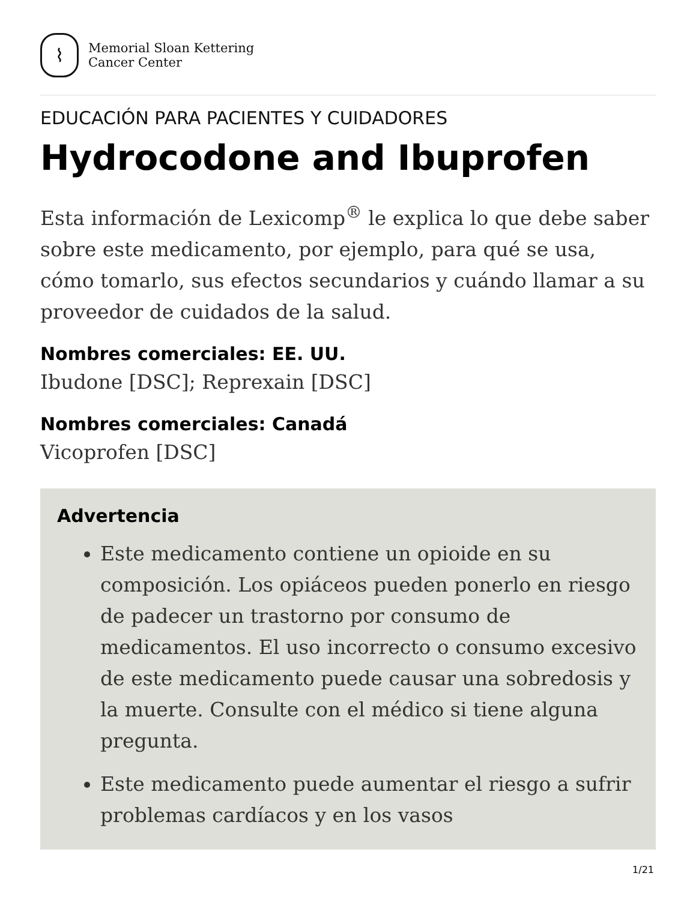⌇
Memorial Sloan Kettering
Cancer Center
EDUCACIÓN PARA PACIENTES Y CUIDADORES
Hydrocodone and Ibuprofen
Esta información de Lexicomp<sup>®</sup> le explica lo que debe saber sobre este medicamento, por ejemplo, para qué se usa, cómo tomarlo, sus efectos secundarios y cuándo llamar a su proveedor de cuidados de la salud.
Nombres comerciales: EE. UU.
Ibudone [DSC]; Reprexain [DSC]
Nombres comerciales: Canadá
Vicoprofen [DSC]
Advertencia
Este medicamento contiene un opioide en su composición. Los opiáceos pueden ponerlo en riesgo de padecer un trastorno por consumo de medicamentos. El uso incorrecto o consumo excesivo de este medicamento puede causar una sobredosis y la muerte. Consulte con el médico si tiene alguna pregunta.
Este medicamento puede aumentar el riesgo a sufrir problemas cardíacos y en los vasos
1/21